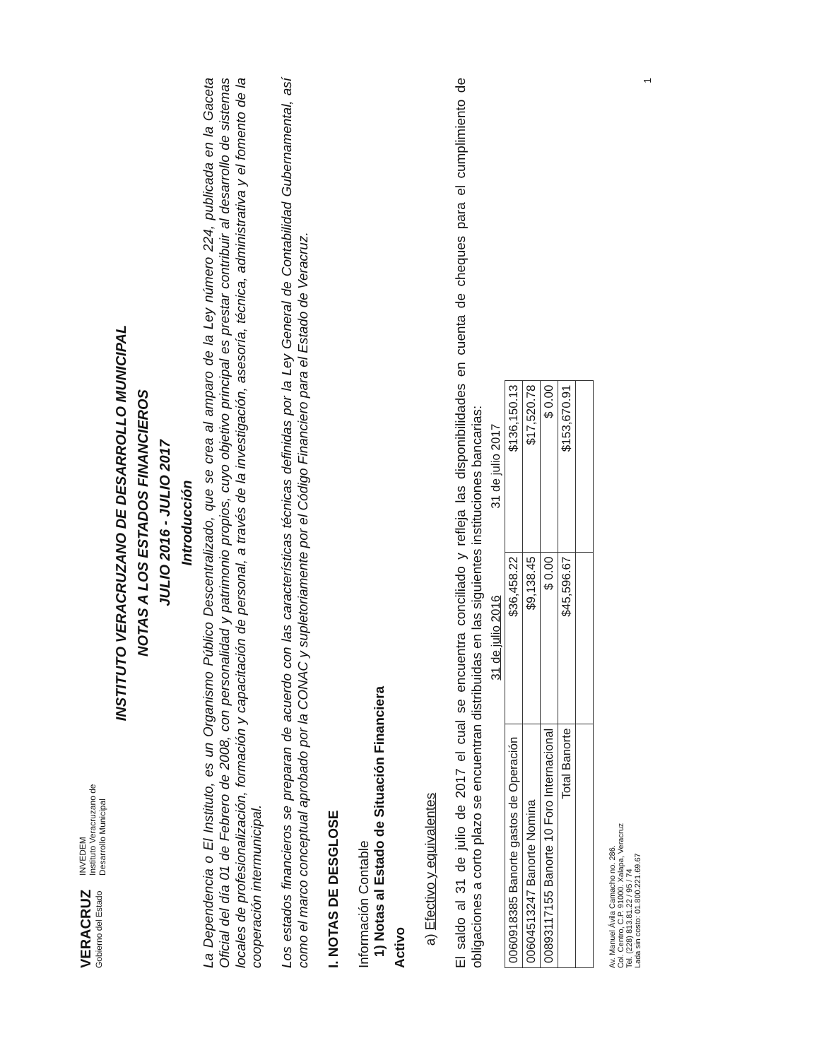VERACRUZ
Gobierno del Estado
INVEDEM
Instituto Veracruzano de
Desarrollo Municipal
INSTITUTO VERACRUZANO DE DESARROLLO MUNICIPAL
NOTAS A LOS ESTADOS FINANCIEROS
JULIO 2016 - JULIO 2017
Introducción
La Dependencia o El Instituto, es un Organismo Público Descentralizado, que se crea al amparo de la Ley número 224, publicada en la Gaceta Oficial del día 01 de Febrero de 2008, con personalidad y patrimonio propios, cuyo objetivo principal es prestar contribuir al desarrollo de sistemas locales de profesionalización, formación y capacitación de personal, a través de la investigación, asesoría, técnica, administrativa y el fomento de la cooperación intermunicipal.
Los estados financieros se preparan de acuerdo con las características técnicas definidas por la Ley General de Contabilidad Gubernamental, así como el marco conceptual aprobado por la CONAC y supletoriamente por el Código Financiero para el Estado de Veracruz.
I. NOTAS DE DESGLOSE
Información Contable
1) Notas al Estado de Situación Financiera
Activo
a) Efectivo y equivalentes
El saldo al 31 de julio de 2017 el cual se encuentra conciliado y refleja las disponibilidades en cuenta de cheques para el cumplimiento de obligaciones a corto plazo se encuentran distribuidas en las siguientes instituciones bancarias:
| | 31 de julio 2016 | 31 de julio 2017 |
| --- | --- | --- |
| 0060918385 Banorte gastos de Operación | $36,458.22 | $136,150.13 |
| 0060451324­7 Banorte Nomina | $9,138.45 | $17,520.78 |
| 0089311715­5 Banorte 10 Foro Internacional | $ 0.00 | $ 0.00 |
| Total Banorte | $45,596.67 | $153,670.91 |
Av. Manuel Ávila Camacho no. 286.
Col. Centro, C.P. 91000. Xalapa, Veracruz
Tel. (228) 813.81.22 / 95 / 74
Lada sin costo: 01.800.221.69.67
1